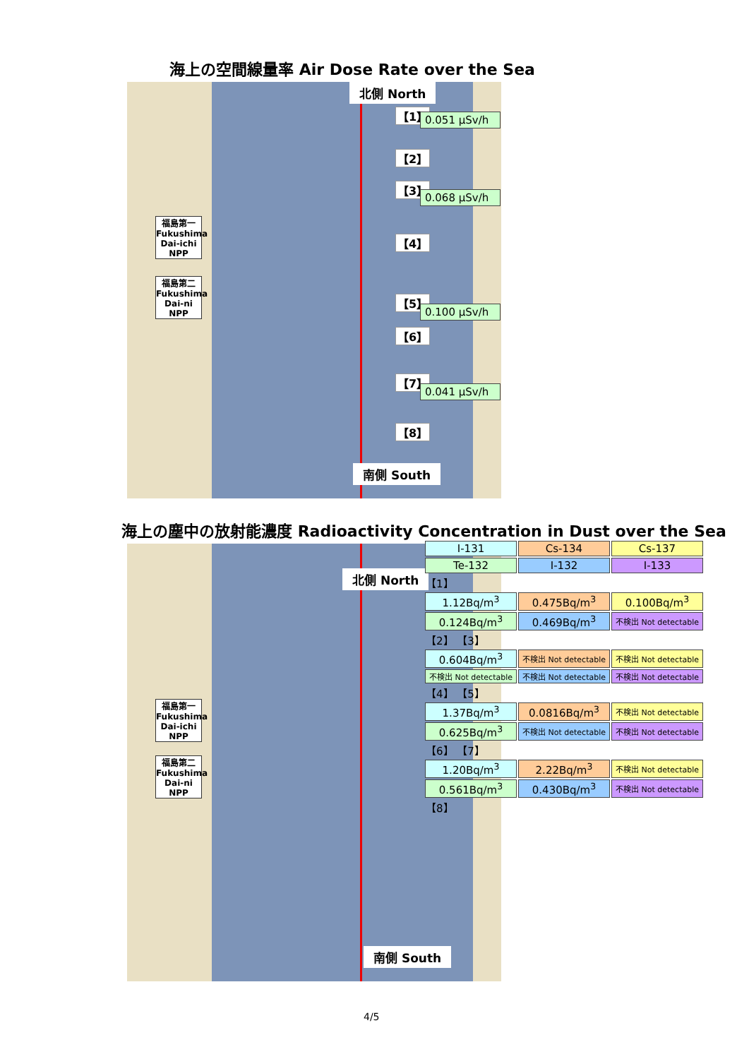海上の空間線量率 Air Dose Rate over the Sea
北側 North
福島第一 Fukushima Dai-ichi NPP
福島第二 Fukushima Dai-ni NPP
【1】 0.051 μSv/h
【2】
【3】
0.068 μSv/h
【4】
【5】
0.100 μSv/h
【6】
【7】
0.041 μSv/h
【8】
南側 South
海上の塵中の放射能濃度 Radioactivity Concentration in Dust over the Sea
北側 North
福島第一 Fukushima Dai-ichi NPP
福島第二 Fukushima Dai-ni NPP
南側 South
| I-131 | Cs-134 | Cs-137 |
| Te-132 | I-132 | I-133 |
| 【1】 | | |
| 1.12Bq/m<sup>3</sup> | 0.475Bq/m<sup>3</sup> | 0.100Bq/m<sup>3</sup> |
| 0.124Bq/m<sup>3</sup> | 0.469Bq/m<sup>3</sup> | 不検出 Not detectable |
| 【2】 【3】 | | |
| 0.604Bq/m<sup>3</sup> | 不検出 Not detectable | 不検出 Not detectable |
| 不検出 Not detectable | 不検出 Not detectable | 不検出 Not detectable |
| 【4】 【5】 | | |
| 1.37Bq/m<sup>3</sup> | 0.0816Bq/m<sup>3</sup> | 不検出 Not detectable |
| 0.625Bq/m<sup>3</sup> | 不検出 Not detectable | 不検出 Not detectable |
| 【6】 【7】 | | |
| 1.20Bq/m<sup>3</sup> | 2.22Bq/m<sup>3</sup> | 不検出 Not detectable |
| 0.561Bq/m<sup>3</sup> | 0.430Bq/m<sup>3</sup> | 不検出 Not detectable |
| 【8】 | | |
4/5